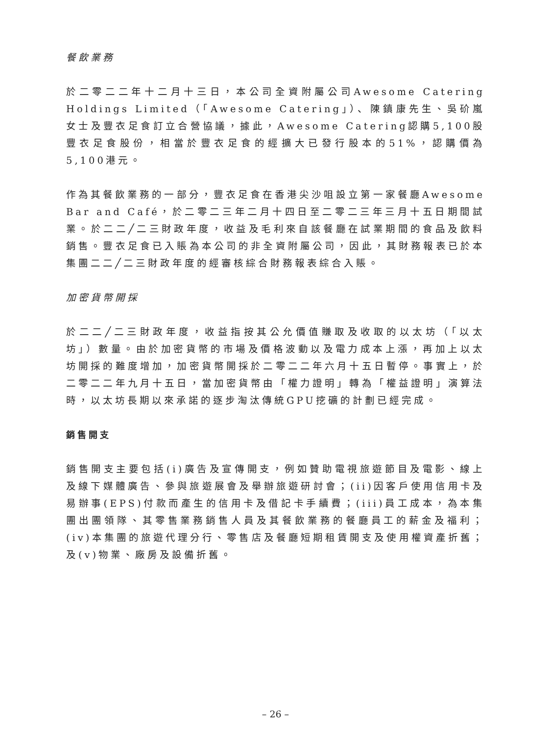餐飲業務
於二零二二年十二月十三日，本公司全資附屬公司Awesome Catering Holdings Limited（「Awesome Catering」）、陳鎮康先生、吳砎嵐女士及豐衣足食訂立合營協議，據此，Awesome Catering認購5,100股豐衣足食股份，相當於豐衣足食的經擴大已發行股本的51%，認購價為5,100港元。
作為其餐飲業務的一部分，豐衣足食在香港尖沙咀設立第一家餐廳Awesome Bar and Café，於二零二三年二月十四日至二零二三年三月十五日期間試業。於二二╱二三財政年度，收益及毛利來自該餐廳在試業期間的食品及飲料銷售。豐衣足食已入賬為本公司的非全資附屬公司，因此，其財務報表已於本集團二二╱二三財政年度的經審核綜合財務報表綜合入賬。
加密貨幣開採
於二二╱二三財政年度，收益指按其公允價值賺取及收取的以太坊（「以太坊」）數量。由於加密貨幣的市場及價格波動以及電力成本上漲，再加上以太坊開採的難度增加，加密貨幣開採於二零二二年六月十五日暫停。事實上，於二零二二年九月十五日，當加密貨幣由「權力證明」轉為「權益證明」演算法時，以太坊長期以來承諾的逐步淘汰傳統GPU挖礦的計劃已經完成。
銷售開支
銷售開支主要包括(i)廣告及宣傳開支，例如贊助電視旅遊節目及電影、線上及線下媒體廣告、參與旅遊展會及舉辦旅遊研討會；(ii)因客戶使用信用卡及易辦事(EPS)付款而產生的信用卡及借記卡手續費；(iii)員工成本，為本集團出團領隊、其零售業務銷售人員及其餐飲業務的餐廳員工的薪金及福利；(iv)本集團的旅遊代理分行、零售店及餐廳短期租賃開支及使用權資產折舊；及(v)物業、廠房及設備折舊。
– 26 –